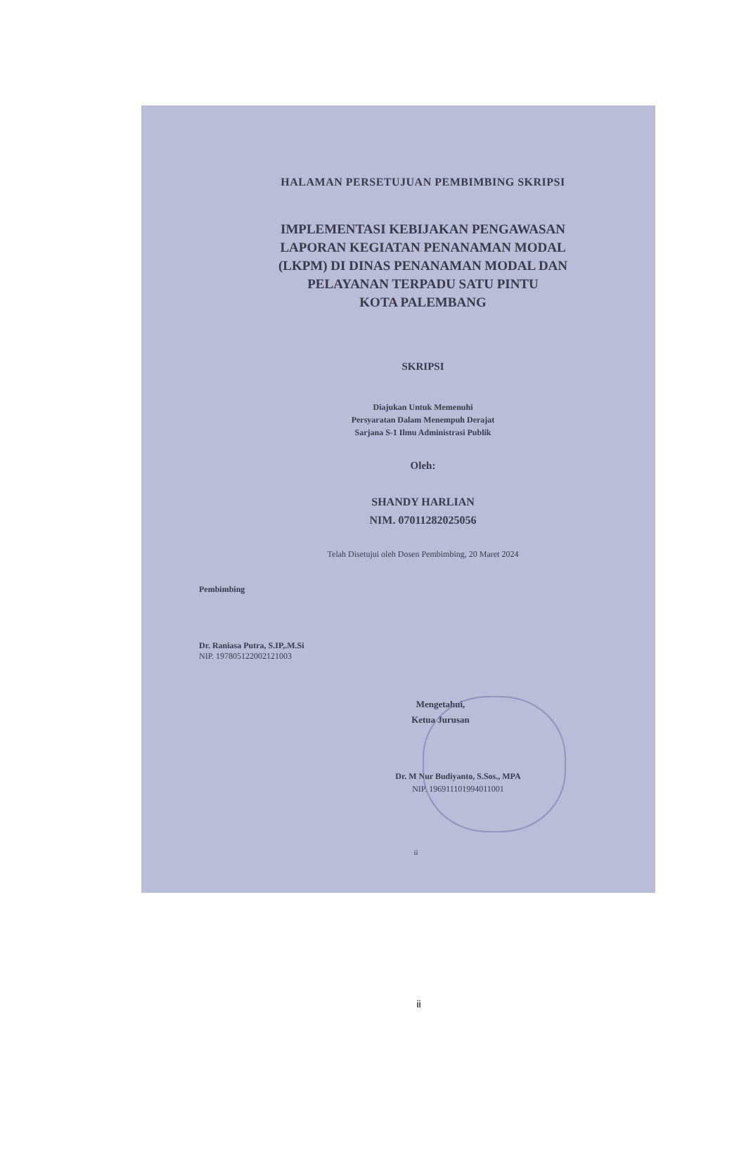HALAMAN PERSETUJUAN PEMBIMBING SKRIPSI
IMPLEMENTASI KEBIJAKAN PENGAWASAN
LAPORAN KEGIATAN PENANAMAN MODAL
(LKPM) DI DINAS PENANAMAN MODAL DAN
PELAYANAN TERPADU SATU PINTU
KOTA PALEMBANG
SKRIPSI
Diajukan Untuk Memenuhi
Persyaratan Dalam Menempuh Derajat
Sarjana S-1 Ilmu Administrasi Publik
Oleh:
SHANDY HARLIAN
NIM. 07011282025056
Telah Disetujui oleh Dosen Pembimbing, 20 Maret 2024
Pembimbing
Dr. Raniasa Putra, S.IP,.M.Si
NIP. 197805122002121003
Mengetahui,
Ketua Jurusan
Dr. M Nur Budiyanto, S.Sos., MPA
NIP. 196911101994011001
ii
ii